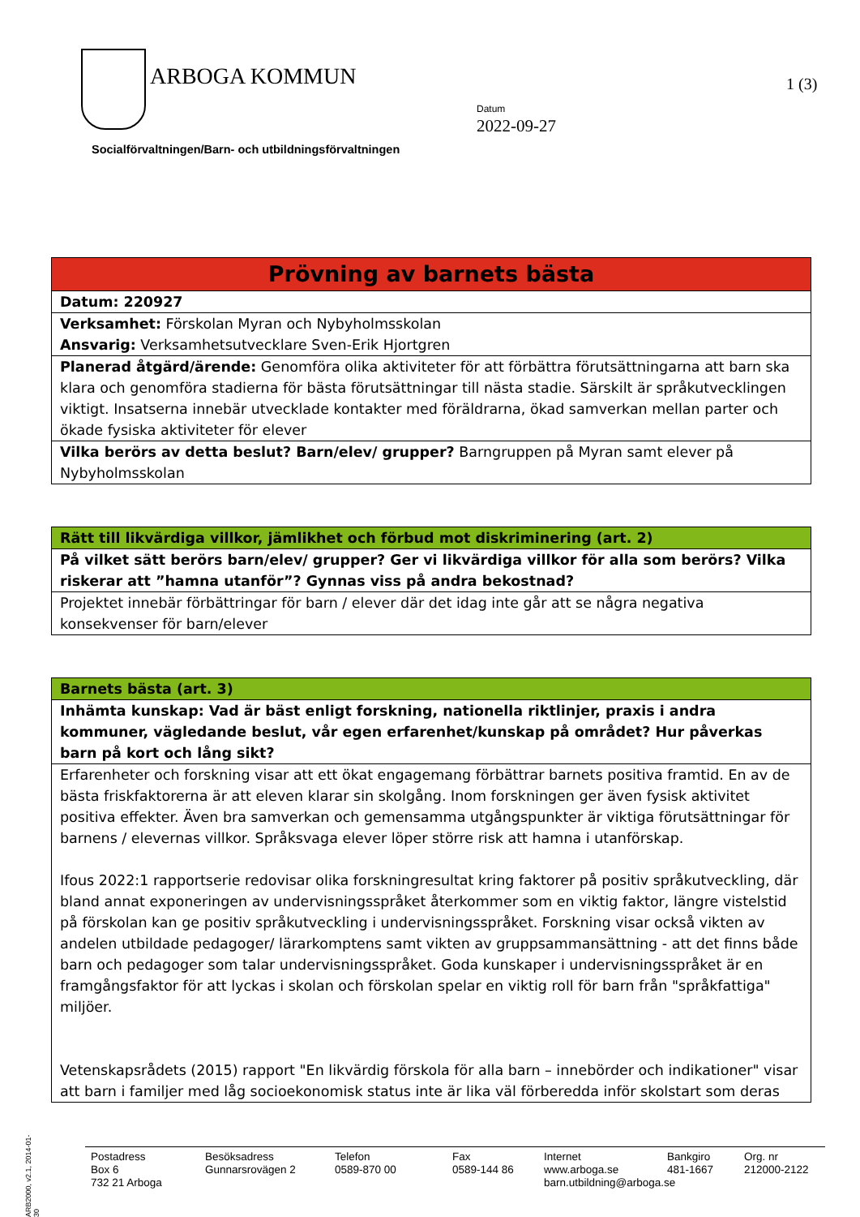ARBOGA KOMMUN 1 (3)
Datum
2022-09-27
Socialförvaltningen/Barn- och utbildningsförvaltningen
| Prövning av barnets bästa |
| Datum: 220927 |
| Verksamhet: Förskolan Myran och Nybyholmsskolan Ansvarig: Verksamhetsutvecklare Sven-Erik Hjortgren |
| Planerad åtgärd/ärende: Genomföra olika aktiviteter för att förbättra förutsättningarna att barn ska klara och genomföra stadierna för bästa förutsättningar till nästa stadie. Särskilt är språkutvecklingen viktigt. Insatserna innebär utvecklade kontakter med föräldrarna, ökad samverkan mellan parter och ökade fysiska aktiviteter för elever |
| Vilka berörs av detta beslut? Barn/elev/ grupper? Barngruppen på Myran samt elever på Nybyholmsskolan |
| Rätt till likvärdiga villkor, jämlikhet och förbud mot diskriminering (art. 2) |
| På vilket sätt berörs barn/elev/ grupper? Ger vi likvärdiga villkor för alla som berörs? Vilka riskerar att ”hamna utanför”? Gynnas viss på andra bekostnad? |
| Projektet innebär förbättringar för barn / elever där det idag inte går att se några negativa konsekvenser för barn/elever |
| Barnets bästa (art. 3) |
| Inhämta kunskap: Vad är bäst enligt forskning, nationella riktlinjer, praxis i andra kommuner, vägledande beslut, vår egen erfarenhet/kunskap på området? Hur påverkas barn på kort och lång sikt? |
| Erfarenheter och forskning visar att ett ökat engagemang förbättrar barnets positiva framtid. En av de bästa friskfaktorerna är att eleven klarar sin skolgång. Inom forskningen ger även fysisk aktivitet positiva effekter. Även bra samverkan och gemensamma utgångspunkter är viktiga förutsättningar för barnens / elevernas villkor. Språksvaga elever löper större risk att hamna i utanförskap. Ifous 2022:1 rapportserie redovisar olika forskningresultat kring faktorer på positiv språkutveckling, där bland annat exponeringen av undervisningsspråket återkommer som en viktig faktor, längre vistelstid på förskolan kan ge positiv språkutveckling i undervisningsspråket. Forskning visar också vikten av andelen utbildade pedagoger/ lärarkomptens samt vikten av gruppsammansättning - att det finns både barn och pedagoger som talar undervisningsspråket. Goda kunskaper i undervisningsspråket är en framgångsfaktor för att lyckas i skolan och förskolan spelar en viktig roll för barn från "språkfattiga" miljöer. Vetenskapsrådets (2015) rapport "En likvärdig förskola för alla barn – innebörder och indikationer" visar att barn i familjer med låg socioekonomisk status inte är lika väl förberedda inför skolstart som deras |
ARB2000, v2.1, 2014-01-30
Postadress
Box 6
732 21 Arboga
Besöksadress
Gunnarsrovägen 2
Telefon
0589-870 00
Fax
0589-144 86
Internet
www.arboga.se
barn.utbildning@arboga.se
Bankgiro
481-1667
Org. nr
212000-2122